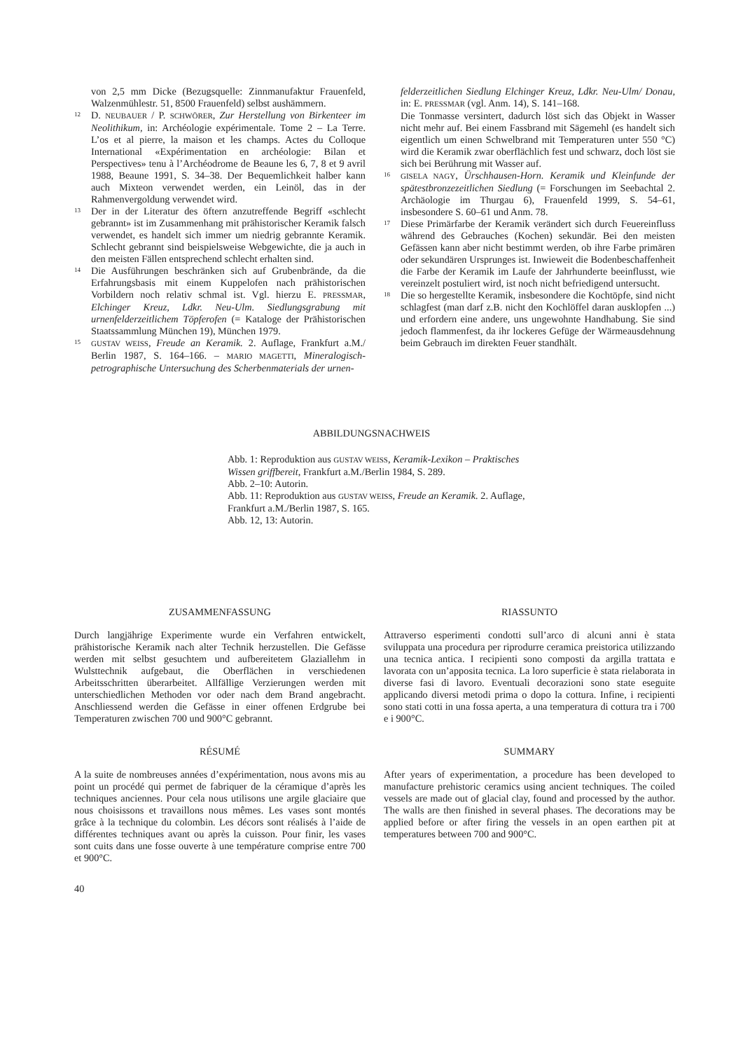von 2,5 mm Dicke (Bezugsquelle: Zinnmanufaktur Frauenfeld, Walzenmühlestr. 51, 8500 Frauenfeld) selbst aushämmern.
12 D. NEUBAUER / P. SCHWÖRER, Zur Herstellung von Birkenteer im Neolithikum, in: Archéologie expérimentale. Tome 2 – La Terre. L’os et al pierre, la maison et les champs. Actes du Colloque International «Expérimentation en archéologie: Bilan et Perspectives» tenu à l’Archéodrome de Beaune les 6, 7, 8 et 9 avril 1988, Beaune 1991, S. 34–38. Der Bequemlichkeit halber kann auch Mixteon verwendet werden, ein Leinöl, das in der Rahmenvergoldung verwendet wird.
13 Der in der Literatur des öftern anzutreffende Begriff «schlecht gebrannt» ist im Zusammenhang mit prähistorischer Keramik falsch verwendet, es handelt sich immer um niedrig gebrannte Keramik. Schlecht gebrannt sind beispielsweise Webgewichte, die ja auch in den meisten Fällen entsprechend schlecht erhalten sind.
14 Die Ausführungen beschränken sich auf Grubenbrände, da die Erfahrungsbasis mit einem Kuppelofen nach prähistorischen Vorbildern noch relativ schmal ist. Vgl. hierzu E. PRESSMAR, Elchinger Kreuz, Ldkr. Neu-Ulm. Siedlungsgrabung mit urnenfelderzeitlichem Töpferofen (= Kataloge der Prähistorischen Staatssammlung München 19), München 1979.
15 GUSTAV WEISS, Freude an Keramik. 2. Auflage, Frankfurt a.M./ Berlin 1987, S. 164–166. – MARIO MAGETTI, Mineralogisch-petrographische Untersuchung des Scherbenmaterials der urnen-
felderzeitlichen Siedlung Elchinger Kreuz, Ldkr. Neu-Ulm/ Donau, in: E. PRESSMAR (vgl. Anm. 14), S. 141–168.
Die Tonmasse versintert, dadurch löst sich das Objekt in Wasser nicht mehr auf. Bei einem Fassbrand mit Sägemehl (es handelt sich eigentlich um einen Schwelbrand mit Temperaturen unter 550 °C) wird die Keramik zwar oberflächlich fest und schwarz, doch löst sie sich bei Berührung mit Wasser auf.
16 GISELA NAGY, Ürschhausen-Horn. Keramik und Kleinfunde der spätestbronzezeitlichen Siedlung (= Forschungen im Seebachtal 2. Archäologie im Thurgau 6), Frauenfeld 1999, S. 54–61, insbesondere S. 60–61 und Anm. 78.
17 Diese Primärfarbe der Keramik verändert sich durch Feuereinfluss während des Gebrauches (Kochen) sekundär. Bei den meisten Gefässen kann aber nicht bestimmt werden, ob ihre Farbe primären oder sekundären Ursprunges ist. Inwieweit die Bodenbeschaffenheit die Farbe der Keramik im Laufe der Jahrhunderte beeinflusst, wie vereinzelt postuliert wird, ist noch nicht befriedigend untersucht.
18 Die so hergestellte Keramik, insbesondere die Kochtöpfe, sind nicht schlagfest (man darf z.B. nicht den Kochlöffel daran ausklopfen ...) und erfordern eine andere, uns ungewohnte Handhabung. Sie sind jedoch flammenfest, da ihr lockeres Gefüge der Wärmeausdehnung beim Gebrauch im direkten Feuer standhält.
ABBILDUNGSNACHWEIS
Abb. 1: Reproduktion aus GUSTAV WEISS, Keramik-Lexikon – Praktisches Wissen griffbereit, Frankfurt a.M./Berlin 1984, S. 289.
Abb. 2–10: Autorin.
Abb. 11: Reproduktion aus GUSTAV WEISS, Freude an Keramik. 2. Auflage, Frankfurt a.M./Berlin 1987, S. 165.
Abb. 12, 13: Autorin.
ZUSAMMENFASSUNG
Durch langjährige Experimente wurde ein Verfahren entwickelt, prähistorische Keramik nach alter Technik herzustellen. Die Gefässe werden mit selbst gesuchtem und aufbereitetem Glaziallehm in Wulsttechnik aufgebaut, die Oberflächen in verschiedenen Arbeitsschritten überarbeitet. Allfällige Verzierungen werden mit unterschiedlichen Methoden vor oder nach dem Brand angebracht. Anschliessend werden die Gefässe in einer offenen Erdgrube bei Temperaturen zwischen 700 und 900°C gebrannt.
RIASSUNTO
Attraverso esperimenti condotti sull’arco di alcuni anni è stata sviluppata una procedura per riprodurre ceramica preistorica utilizzando una tecnica antica. I recipienti sono composti da argilla trattata e lavorata con un’apposita tecnica. La loro superficie è stata rielaborata in diverse fasi di lavoro. Eventuali decorazioni sono state eseguite applicando diversi metodi prima o dopo la cottura. Infine, i recipienti sono stati cotti in una fossa aperta, a una temperatura di cottura tra i 700 e i 900°C.
RÉSUMÉ
A la suite de nombreuses années d’expérimentation, nous avons mis au point un procédé qui permet de fabriquer de la céramique d’après les techniques anciennes. Pour cela nous utilisons une argile glaciaire que nous choisissons et travaillons nous mêmes. Les vases sont montés grâce à la technique du colombin. Les décors sont réalisés à l’aide de différentes techniques avant ou après la cuisson. Pour finir, les vases sont cuits dans une fosse ouverte à une température comprise entre 700 et 900°C.
SUMMARY
After years of experimentation, a procedure has been developed to manufacture prehistoric ceramics using ancient techniques. The coiled vessels are made out of glacial clay, found and processed by the author. The walls are then finished in several phases. The decorations may be applied before or after firing the vessels in an open earthen pit at temperatures between 700 and 900°C.
40